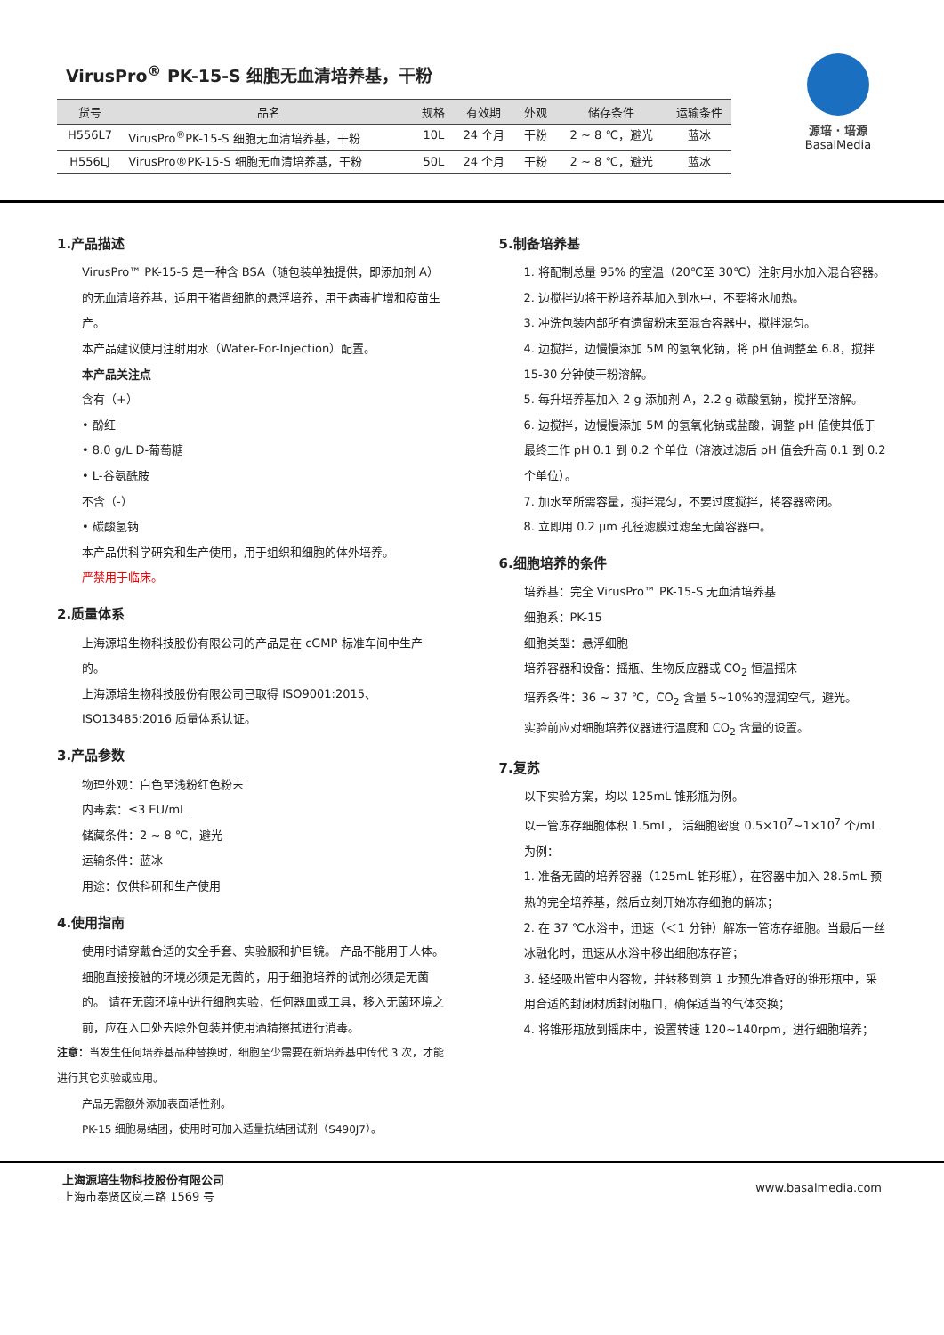VirusPro<sup>®</sup> PK-15-S 细胞无血清培养基，干粉
| 货号 | 品名 | 规格 | 有效期 | 外观 | 储存条件 | 运输条件 |
| --- | --- | --- | --- | --- | --- | --- |
| H556L7 | VirusPro<sup>®</sup>PK-15-S 细胞无血清培养基，干粉 | 10L | 24 个月 | 干粉 | 2 ~ 8 ℃，避光 | 蓝冰 |
| H556LJ | VirusPro®PK-15-S 细胞无血清培养基，干粉 | 50L | 24 个月 | 干粉 | 2 ~ 8 ℃，避光 | 蓝冰 |
源培 · 培源
BasalMedia
1.产品描述
VirusPro™ PK-15-S 是一种含 BSA（随包装单独提供，即添加剂 A）的无血清培养基，适用于猪肾细胞的悬浮培养，用于病毒扩增和疫苗生产。
本产品建议使用注射用水（Water-For-Injection）配置。
本产品关注点
含有（+）
• 酚红
• 8.0 g/L D-葡萄糖
• L-谷氨酰胺
不含（-）
• 碳酸氢钠
本产品供科学研究和生产使用，用于组织和细胞的体外培养。
严禁用于临床。
2.质量体系
上海源培生物科技股份有限公司的产品是在 cGMP 标准车间中生产的。
上海源培生物科技股份有限公司已取得 ISO9001:2015、ISO13485:2016 质量体系认证。
3.产品参数
物理外观：白色至浅粉红色粉末
内毒素：≤3 EU/mL
储藏条件：2 ~ 8 ℃，避光
运输条件：蓝冰
用途：仅供科研和生产使用
4.使用指南
使用时请穿戴合适的安全手套、实验服和护目镜。 产品不能用于人体。
细胞直接接触的环境必须是无菌的，用于细胞培养的试剂必须是无菌的。 请在无菌环境中进行细胞实验，任何器皿或工具，移入无菌环境之前，应在入口处去除外包装并使用酒精擦拭进行消毒。
注意：当发生任何培养基品种替换时，细胞至少需要在新培养基中传代 3 次，才能进行其它实验或应用。
产品无需额外添加表面活性剂。
PK-15 细胞易结团，使用时可加入适量抗结团试剂（S490J7）。
5.制备培养基
1. 将配制总量 95% 的室温（20℃至 30℃）注射用水加入混合容器。
2. 边搅拌边将干粉培养基加入到水中，不要将水加热。
3. 冲洗包装内部所有遗留粉末至混合容器中，搅拌混匀。
4. 边搅拌，边慢慢添加 5M 的氢氧化钠，将 pH 值调整至 6.8，搅拌 15-30 分钟使干粉溶解。
5. 每升培养基加入 2 g 添加剂 A，2.2 g 碳酸氢钠，搅拌至溶解。
6. 边搅拌，边慢慢添加 5M 的氢氧化钠或盐酸，调整 pH 值使其低于最终工作 pH 0.1 到 0.2 个单位（溶液过滤后 pH 值会升高 0.1 到 0.2 个单位）。
7. 加水至所需容量，搅拌混匀，不要过度搅拌，将容器密闭。
8. 立即用 0.2 μm 孔径滤膜过滤至无菌容器中。
6.细胞培养的条件
培养基：完全 VirusPro™ PK-15-S 无血清培养基
细胞系：PK-15
细胞类型：悬浮细胞
培养容器和设备：摇瓶、生物反应器或 CO<sub>2</sub> 恒温摇床
培养条件：36 ~ 37 ℃，CO<sub>2</sub> 含量 5~10%的湿润空气，避光。
实验前应对细胞培养仪器进行温度和 CO<sub>2</sub> 含量的设置。
7.复苏
以下实验方案，均以 125mL 锥形瓶为例。
以一管冻存细胞体积 1.5mL， 活细胞密度 0.5×10<sup>7</sup>~1×10<sup>7</sup> 个/mL 为例：
1. 准备无菌的培养容器（125mL 锥形瓶），在容器中加入 28.5mL 预热的完全培养基，然后立刻开始冻存细胞的解冻；
2. 在 37 ℃水浴中，迅速（＜1 分钟）解冻一管冻存细胞。当最后一丝冰融化时，迅速从水浴中移出细胞冻存管；
3. 轻轻吸出管中内容物，并转移到第 1 步预先准备好的锥形瓶中，采用合适的封闭材质封闭瓶口，确保适当的气体交换；
4. 将锥形瓶放到摇床中，设置转速 120~140rpm，进行细胞培养；
上海源培生物科技股份有限公司
上海市奉贤区岚丰路 1569 号
www.basalmedia.com